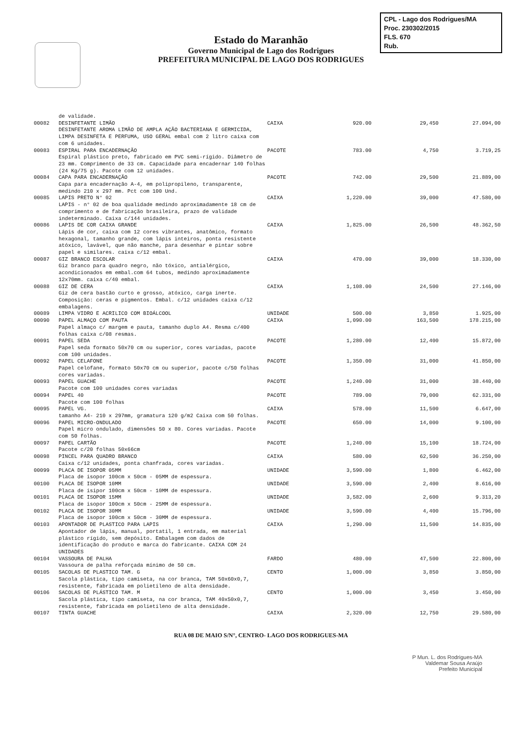CPL - Lago dos Rodrigues/MA
Proc. 230302/2015
FLS. 670
Rub.
Estado do Maranhão
Governo Municipal de Lago dos Rodrigues
PREFEITURA MUNICIPAL DE LAGO DOS RODRIGUES
| | de validade. | | | | |
| 00082 | DESINFETANTE LIMÃO DESINFETANTE AROMA LIMÃO DE AMPLA AÇÃO BACTERIANA E GERMICIDA, LIMPA DESINFETA E PERFUMA, USO GERAL embal com 2 litro caixa com com 6 unidades. | CAIXA | 920.00 | 29,450 | 27.094,00 |
| 00083 | ESPIRAL PARA ENCADERNAÇÃO Espiral plástico preto, fabricado em PVC semi-rígido. Diâmetro de 23 mm. Comprimento de 33 cm. Capacidade para encadernar 140 folhas (24 Kg/75 g). Pacote com 12 unidades. | PACOTE | 783.00 | 4,750 | 3.719,25 |
| 00084 | CAPA PARA ENCADERNAÇÃO Capa para encadernação A-4, em polipropileno, transparente, medindo 210 x 297 mm. Pct com 100 Und. | PACOTE | 742.00 | 29,500 | 21.889,00 |
| 00085 | LAPIS PRETO N° 02 LAPIS - n° 02 de boa qualidade medindo aproximadamente 18 cm de comprimento e de fabricação brasileira, prazo de validade indeterminado. Caixa c/144 unidades. | CAIXA | 1,220.00 | 39,000 | 47.580,00 |
| 00086 | LAPIS DE COR CAIXA GRANDE Lápis de cor, caixa com 12 cores vibrantes, anatômico, formato hexagonal, tamanho grande, com lápis inteiros, ponta resistente atóxico, lavável, que não manche, para desenhar e pintar sobre papel e similares. caixa c/12 embal. | CAIXA | 1,825.00 | 26,500 | 48.362,50 |
| 00087 | GIZ BRANCO ESCOLAR Giz branco para quadro negro, não tóxico, antialérgico, acondicionados em embal.com 64 tubos, medindo aproximadamente 12x70mm. caixa c/40 embal. | CAIXA | 470.00 | 39,000 | 18.330,00 |
| 00088 | GIZ DE CERA Giz de cera bastão curto e grosso, atóxico, carga inerte. Composição: ceras e pigmentos. Embal. c/12 unidades caixa c/12 embalagens. | CAIXA | 1,108.00 | 24,500 | 27.146,00 |
| 00089 | LIMPA VIDRO E ACRILICO COM BIOÁLCOOL | UNIDADE | 500.00 | 3,850 | 1.925,00 |
| 00090 | PAPEL ALMAÇO COM PAUTA Papel almaço c/ margem e pauta, tamanho duplo A4. Resma c/400 folhas caixa c/08 resmas. | CAIXA | 1,090.00 | 163,500 | 178.215,00 |
| 00091 | PAPEL SEDA Papel seda formato 50x70 cm ou superior, cores variadas, pacote com 100 unidades. | PACOTE | 1,280.00 | 12,400 | 15.872,00 |
| 00092 | PAPEL CELAFONE Papel celofane, formato 50x70 cm ou superior, pacote c/50 folhas cores variadas. | PACOTE | 1,350.00 | 31,000 | 41.850,00 |
| 00093 | PAPEL GUACHE Pacote com 100 unidades cores variadas | PACOTE | 1,240.00 | 31,000 | 38.440,00 |
| 00094 | PAPEL 40 Pacote com 100 folhas | PACOTE | 789.00 | 79,000 | 62.331,00 |
| 00095 | PAPEL VG. tamanho A4- 210 x 297mm, gramatura 120 g/m2 Caixa com 50 folhas. | CAIXA | 578.00 | 11,500 | 6.647,00 |
| 00096 | PAPEL MICRO-ONDULADO Papel micro ondulado, dimensões 50 x 80. Cores variadas. Pacote com 50 folhas. | PACOTE | 650.00 | 14,000 | 9.100,00 |
| 00097 | PAPEL CARTÃO Pacote c/20 folhas 50x66cm | PACOTE | 1,240.00 | 15,100 | 18.724,00 |
| 00098 | PINCEL PARA QUADRO BRANCO Caixa c/12 unidades, ponta chanfrada, cores variadas. | CAIXA | 580.00 | 62,500 | 36.250,00 |
| 00099 | PLACA DE ISOPOR 05MM Placa de isopor 100cm x 50cm - 05MM de espessura. | UNIDADE | 3,590.00 | 1,800 | 6.462,00 |
| 00100 | PLACA DE ISOPOR 10MM Placa de isipor 100cm x 50cm - 10MM de espessura. | UNIDADE | 3,590.00 | 2,400 | 8.616,00 |
| 00101 | PLACA DE ISOPOR 15MM Placa de isopor 100cm x 50cm - 25MM de espessura. | UNIDADE | 3,582.00 | 2,600 | 9.313,20 |
| 00102 | PLACA DE ISOPOR 30MM Placa de isopor 100cm x 50cm - 30MM de espessura. | UNIDADE | 3,590.00 | 4,400 | 15.796,00 |
| 00103 | APONTADOR DE PLASTICO PARA LAPIS Apontador de lápis, manual, portatil, 1 entrada, em material plástico rígido, sem depósito. Embalagem com dados de identificação do produto e marca do fabricante. CAIXA COM 24 UNIDADES | CAIXA | 1,290.00 | 11,500 | 14.835,00 |
| 00104 | VASSOURA DE PALHA Vassoura de palha reforçada mínimo de 50 cm. | FARDO | 480.00 | 47,500 | 22.800,00 |
| 00105 | SACOLAS DE PLASTICO TAM. G Sacola plástica, tipo camiseta, na cor branca, TAM 50x60x0,7, resistente, fabricada em polietileno de alta densidade. | CENTO | 1,000.00 | 3,850 | 3.850,00 |
| 00106 | SACOLAS DE PLÁSTICO TAM. M Sacola plástica, tipo camiseta, na cor branca, TAM 40x50x0,7, resistente, fabricada em polietileno de alta densidade. | CENTO | 1,000.00 | 3,450 | 3.450,00 |
| 00107 | TINTA GUACHE | CAIXA | 2,320.00 | 12,750 | 29.580,00 |
RUA 08 DE MAIO S/N°, CENTRO- LAGO DOS RODRIGUES-MA
P Mun. L. dos Rodrigues-MA
Valdemar Sousa Araújo
Prefeito Municipal